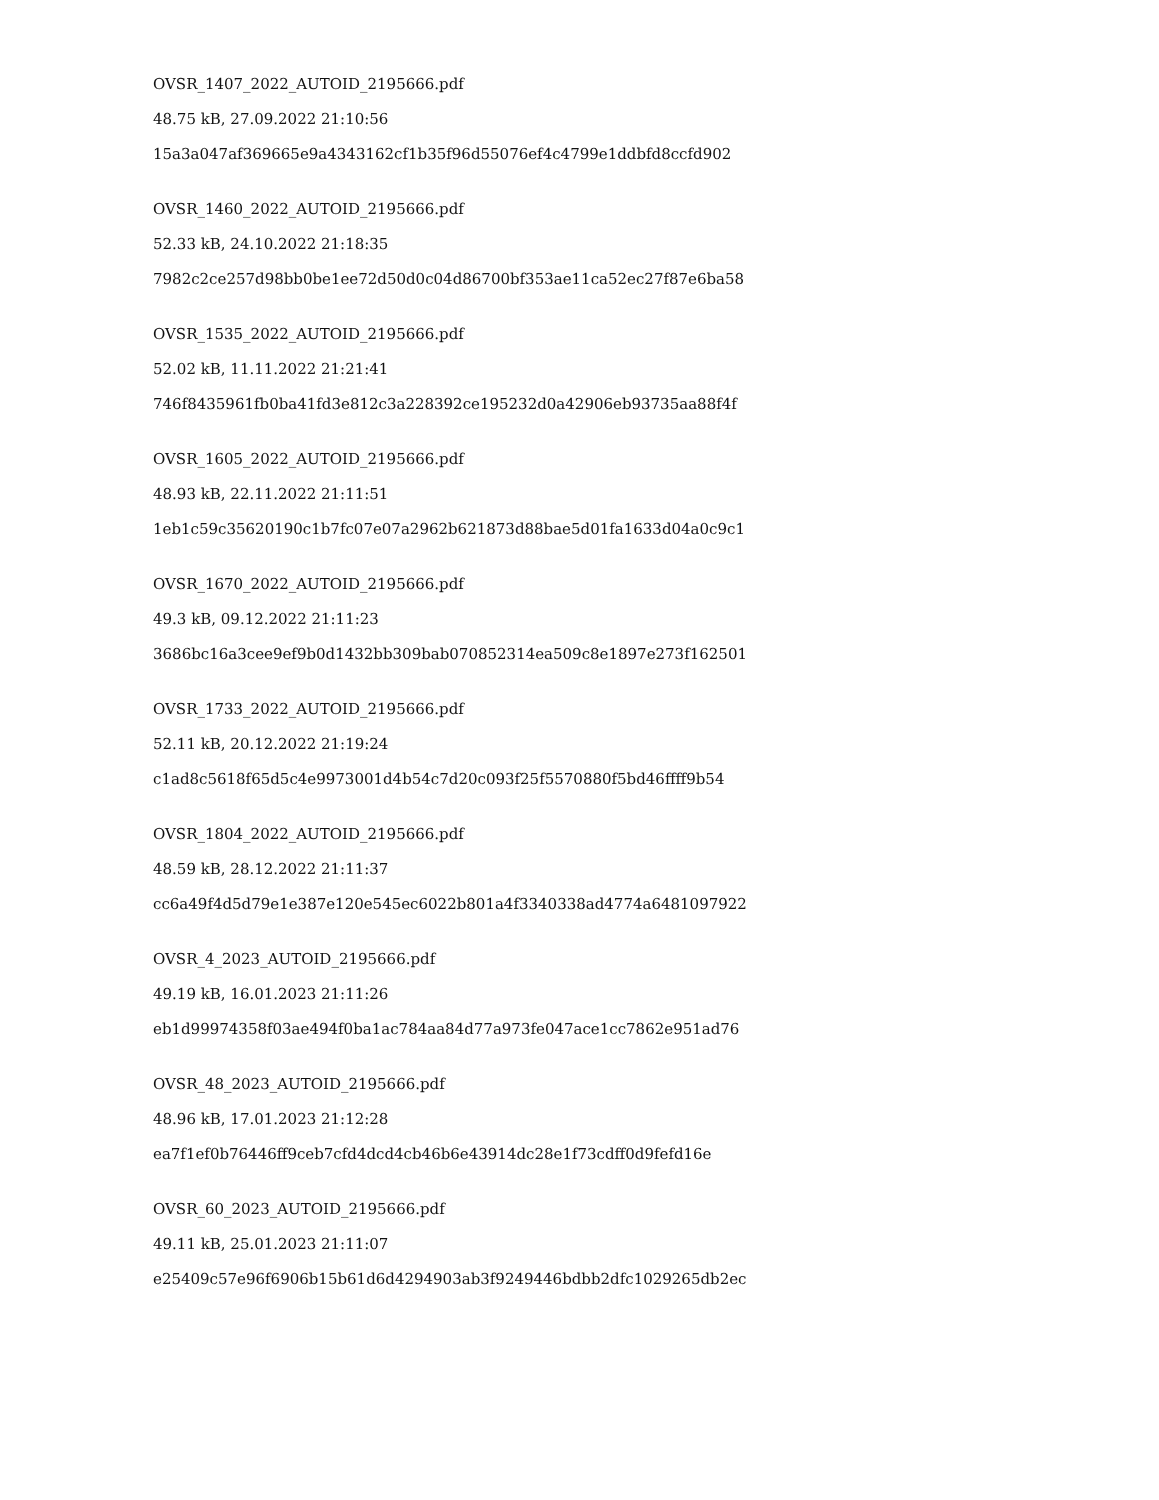OVSR_1407_2022_AUTOID_2195666.pdf
48.75 kB, 27.09.2022 21:10:56
15a3a047af369665e9a4343162cf1b35f96d55076ef4c4799e1ddbfd8ccfd902
OVSR_1460_2022_AUTOID_2195666.pdf
52.33 kB, 24.10.2022 21:18:35
7982c2ce257d98bb0be1ee72d50d0c04d86700bf353ae11ca52ec27f87e6ba58
OVSR_1535_2022_AUTOID_2195666.pdf
52.02 kB, 11.11.2022 21:21:41
746f8435961fb0ba41fd3e812c3a228392ce195232d0a42906eb93735aa88f4f
OVSR_1605_2022_AUTOID_2195666.pdf
48.93 kB, 22.11.2022 21:11:51
1eb1c59c35620190c1b7fc07e07a2962b621873d88bae5d01fa1633d04a0c9c1
OVSR_1670_2022_AUTOID_2195666.pdf
49.3 kB, 09.12.2022 21:11:23
3686bc16a3cee9ef9b0d1432bb309bab070852314ea509c8e1897e273f162501
OVSR_1733_2022_AUTOID_2195666.pdf
52.11 kB, 20.12.2022 21:19:24
c1ad8c5618f65d5c4e9973001d4b54c7d20c093f25f5570880f5bd46ffff9b54
OVSR_1804_2022_AUTOID_2195666.pdf
48.59 kB, 28.12.2022 21:11:37
cc6a49f4d5d79e1e387e120e545ec6022b801a4f3340338ad4774a6481097922
OVSR_4_2023_AUTOID_2195666.pdf
49.19 kB, 16.01.2023 21:11:26
eb1d99974358f03ae494f0ba1ac784aa84d77a973fe047ace1cc7862e951ad76
OVSR_48_2023_AUTOID_2195666.pdf
48.96 kB, 17.01.2023 21:12:28
ea7f1ef0b76446ff9ceb7cfd4dcd4cb46b6e43914dc28e1f73cdff0d9fefd16e
OVSR_60_2023_AUTOID_2195666.pdf
49.11 kB, 25.01.2023 21:11:07
e25409c57e96f6906b15b61d6d4294903ab3f9249446bdbb2dfc1029265db2ec